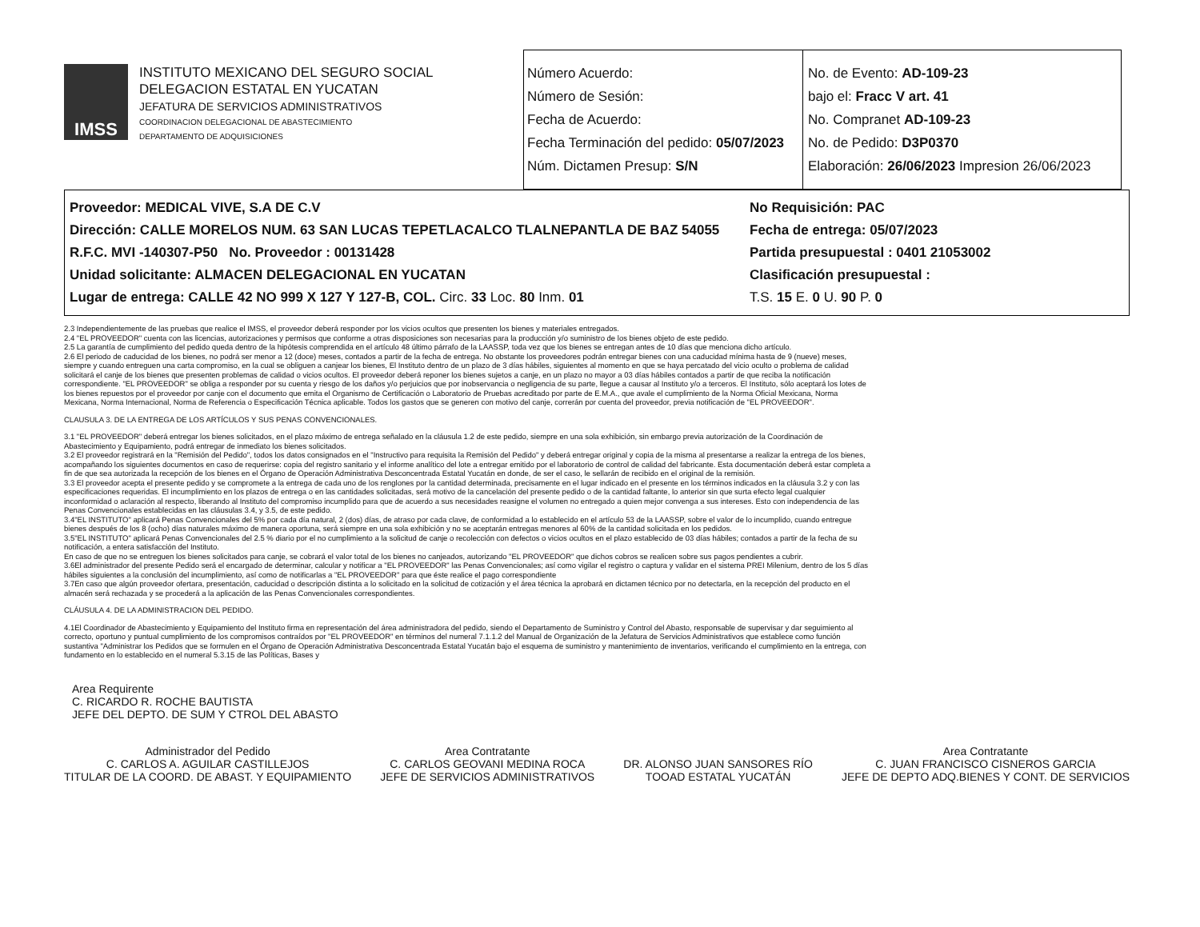IMSS
INSTITUTO MEXICANO DEL SEGURO SOCIAL
DELEGACION ESTATAL EN YUCATAN
JEFATURA DE SERVICIOS ADMINISTRATIVOS
COORDINACION DELEGACIONAL DE ABASTECIMIENTO
DEPARTAMENTO DE ADQUISICIONES
Número Acuerdo:
Número de Sesión:
Fecha de Acuerdo:
Fecha Terminación del pedido: 05/07/2023
Núm. Dictamen Presup: S/N
No. de Evento: AD-109-23
bajo el: Fracc V art. 41
No. Compranet AD-109-23
No. de Pedido: D3P0370
Elaboración: 26/06/2023 Impresion 26/06/2023
Proveedor: MEDICAL VIVE, S.A DE C.V
Dirección: CALLE MORELOS NUM. 63 SAN LUCAS TEPETLACALCO TLALNEPANTLA DE BAZ 54055
R.F.C. MVI -140307-P50 No. Proveedor : 00131428
Unidad solicitante: ALMACEN DELEGACIONAL EN YUCATAN
Lugar de entrega: CALLE 42 NO 999 X 127 Y 127-B, COL. Circ. 33 Loc. 80 Inm. 01
No Requisición: PAC
Fecha de entrega: 05/07/2023
Partida presupuestal : 0401 21053002
Clasificación presupuestal :
T.S. 15 E. 0 U. 90 P. 0
2.3 Independientemente de las pruebas que realice el IMSS, el proveedor deberá responder por los vicios ocultos que presenten los bienes y materiales entregados.
2.4 "EL PROVEEDOR" cuenta con las licencias, autorizaciones y permisos que conforme a otras disposiciones son necesarias para la producción y/o suministro de los bienes objeto de este pedido.
2.5 La garantía de cumplimiento del pedido queda dentro de la hipótesis comprendida en el artículo 48 último párrafo de la LAASSP, toda vez que los bienes se entregan antes de 10 días que menciona dicho artículo.
2.6 El periodo de caducidad de los bienes, no podrá ser menor a 12 (doce) meses, contados a partir de la fecha de entrega. No obstante los proveedores podrán entregar bienes con una caducidad mínima hasta de 9 (nueve) meses, siempre y cuando entreguen una carta compromiso, en la cual se obliguen a canjear los bienes, El Instituto dentro de un plazo de 3 días hábiles, siguientes al momento en que se haya percatado del vicio oculto o problema de calidad solicitará el canje de los bienes que presenten problemas de calidad o vicios ocultos. El proveedor deberá reponer los bienes sujetos a canje, en un plazo no mayor a 03 días hábiles contados a partir de que reciba la notificación correspondiente. "EL PROVEEDOR" se obliga a responder por su cuenta y riesgo de los daños y/o perjuicios que por inobservancia o negligencia de su parte, llegue a causar al Instituto y/o a terceros. El Instituto, sólo aceptará los lotes de los bienes repuestos por el proveedor por canje con el documento que emita el Organismo de Certificación o Laboratorio de Pruebas acreditado por parte de E.M.A., que avale el cumplimiento de la Norma Oficial Mexicana, Norma Mexicana, Norma Internacional, Norma de Referencia o Especificación Técnica aplicable. Todos los gastos que se generen con motivo del canje, correrán por cuenta del proveedor, previa notificación de "EL PROVEEDOR".
CLAUSULA 3. DE LA ENTREGA DE LOS ARTÍCULOS Y SUS PENAS CONVENCIONALES.
3.1 "EL PROVEEDOR" deberá entregar los bienes solicitados, en el plazo máximo de entrega señalado en la cláusula 1.2 de este pedido, siempre en una sola exhibición, sin embargo previa autorización de la Coordinación de Abastecimiento y Equipamiento, podrá entregar de inmediato los bienes solicitados.
3.2 El proveedor registrará en la "Remisión del Pedido", todos los datos consignados en el "Instructivo para requisita la Remisión del Pedido" y deberá entregar original y copia de la misma al presentarse a realizar la entrega de los bienes, acompañando los siguientes documentos en caso de requerirse: copia del registro sanitario y el informe analítico del lote a entregar emitido por el laboratorio de control de calidad del fabricante. Esta documentación deberá estar completa a fin de que sea autorizada la recepción de los bienes en el Órgano de Operación Administrativa Desconcentrada Estatal Yucatán en donde, de ser el caso, le sellarán de recibido en el original de la remisión.
3.3 El proveedor acepta el presente pedido y se compromete a la entrega de cada uno de los renglones por la cantidad determinada, precisamente en el lugar indicado en el presente en los términos indicados en la cláusula 3.2 y con las especificaciones requeridas. El incumplimiento en los plazos de entrega o en las cantidades solicitadas, será motivo de la cancelación del presente pedido o de la cantidad faltante, lo anterior sin que surta efecto legal cualquier inconformidad o aclaración al respecto, liberando al Instituto del compromiso incumplido para que de acuerdo a sus necesidades reasigne el volumen no entregado a quien mejor convenga a sus intereses. Esto con independencia de las Penas Convencionales establecidas en las cláusulas 3.4, y 3.5, de este pedido.
3.4"EL INSTITUTO" aplicará Penas Convencionales del 5% por cada día natural, 2 (dos) días, de atraso por cada clave, de conformidad a lo establecido en el artículo 53 de la LAASSP, sobre el valor de lo incumplido, cuando entregue bienes después de los 8 (ocho) días naturales máximo de manera oportuna, será siempre en una sola exhibición y no se aceptarán entregas menores al 60% de la cantidad solicitada en los pedidos.
3.5"EL INSTITUTO" aplicará Penas Convencionales del 2.5 % diario por el no cumplimiento a la solicitud de canje o recolección con defectos o vicios ocultos en el plazo establecido de 03 días hábiles; contados a partir de la fecha de su notificación, a entera satisfacción del Instituto.
En caso de que no se entreguen los bienes solicitados para canje, se cobrará el valor total de los bienes no canjeados, autorizando "EL PROVEEDOR" que dichos cobros se realicen sobre sus pagos pendientes a cubrir.
3.6El administrador del presente Pedido será el encargado de determinar, calcular y notificar a "EL PROVEEDOR" las Penas Convencionales; así como vigilar el registro o captura y validar en el sistema PREI Milenium, dentro de los 5 días hábiles siguientes a la conclusión del incumplimiento, así como de notificarlas a "EL PROVEEDOR" para que éste realice el pago correspondiente
3.7En caso que algún proveedor ofertara, presentación, caducidad o descripción distinta a lo solicitado en la solicitud de cotización y el área técnica la aprobará en dictamen técnico por no detectarla, en la recepción del producto en el almacén será rechazada y se procederá a la aplicación de las Penas Convencionales correspondientes.
CLÁUSULA 4. DE LA ADMINISTRACION DEL PEDIDO.
4.1El Coordinador de Abastecimiento y Equipamiento del Instituto firma en representación del área administradora del pedido, siendo el Departamento de Suministro y Control del Abasto, responsable de supervisar y dar seguimiento al correcto, oportuno y puntual cumplimiento de los compromisos contraídos por "EL PROVEEDOR" en términos del numeral 7.1.1.2 del Manual de Organización de la Jefatura de Servicios Administrativos que establece como función sustantiva "Administrar los Pedidos que se formulen en el Órgano de Operación Administrativa Desconcentrada Estatal Yucatán bajo el esquema de suministro y mantenimiento de inventarios, verificando el cumplimiento en la entrega, con fundamento en lo establecido en el numeral 5.3.15 de las Políticas, Bases y
Area Requirente
C. RICARDO R. ROCHE BAUTISTA
JEFE DEL DEPTO. DE SUM Y CTROL DEL ABASTO
Administrador del Pedido
C. CARLOS A. AGUILAR CASTILLEJOS
TITULAR DE LA COORD. DE ABAST. Y EQUIPAMIENTO
Area Contratante
C. CARLOS GEOVANI MEDINA ROCA
JEFE DE SERVICIOS ADMINISTRATIVOS
DR. ALONSO JUAN SANSORES RÍO
TOOAD ESTATAL YUCATÁN
Area Contratante
C. JUAN FRANCISCO CISNEROS GARCIA
JEFE DE DEPTO ADQ.BIENES Y CONT. DE SERVICIOS